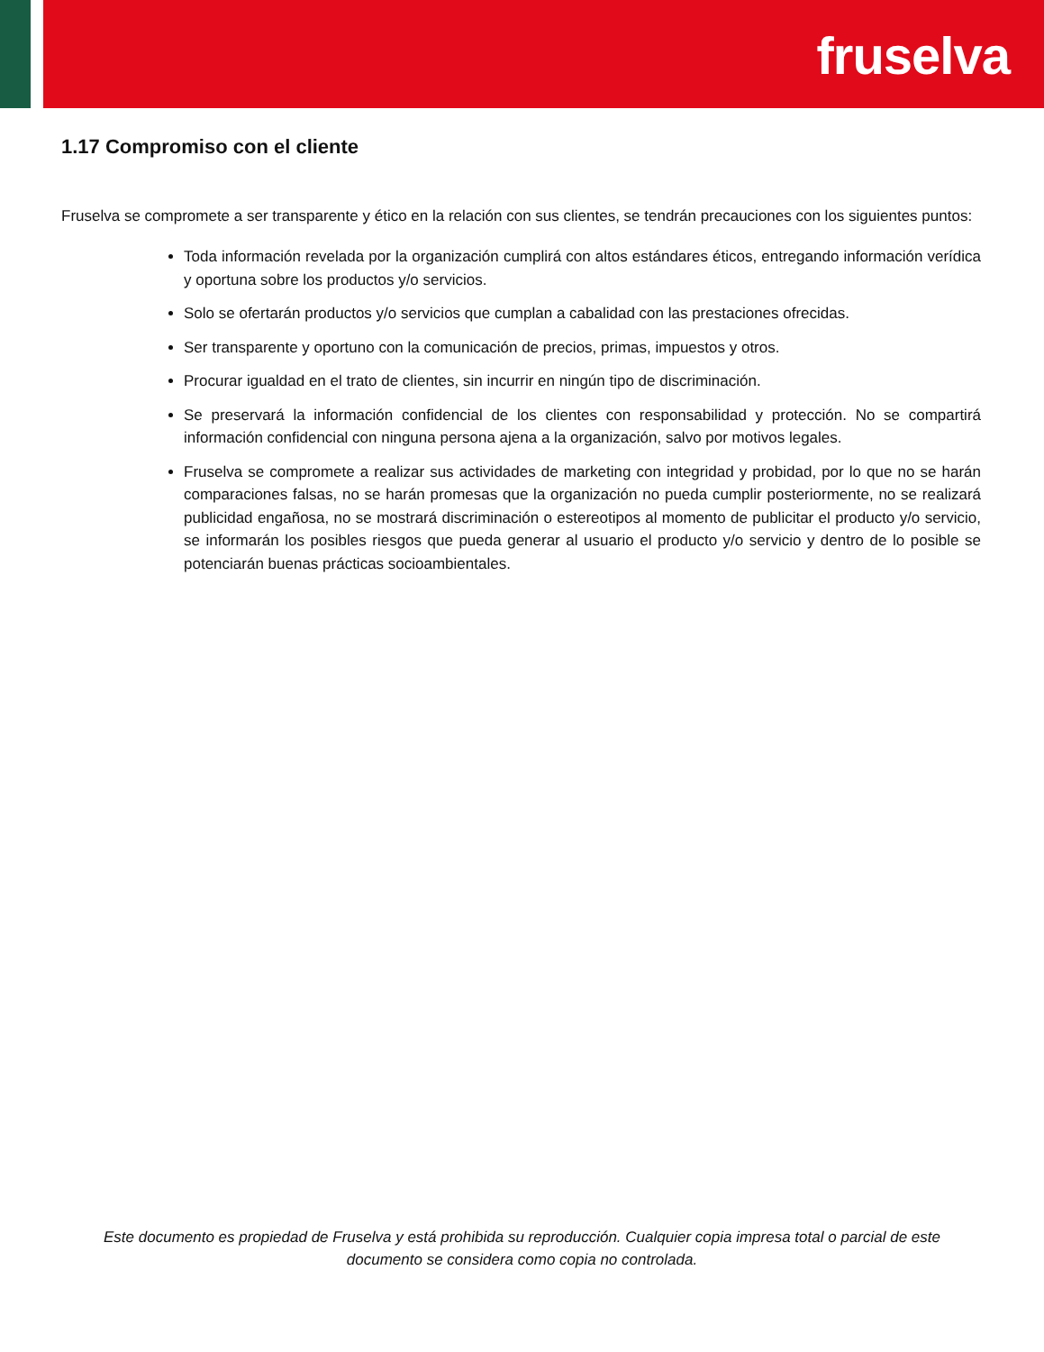fruselva
1.17 Compromiso con el cliente
Fruselva se compromete a ser transparente y ético en la relación con sus clientes, se tendrán precauciones con los siguientes puntos:
Toda información revelada por la organización cumplirá con altos estándares éticos, entregando información verídica y oportuna sobre los productos y/o servicios.
Solo se ofertarán productos y/o servicios que cumplan a cabalidad con las prestaciones ofrecidas.
Ser transparente y oportuno con la comunicación de precios, primas, impuestos y otros.
Procurar igualdad en el trato de clientes, sin incurrir en ningún tipo de discriminación.
Se preservará la información confidencial de los clientes con responsabilidad y protección. No se compartirá información confidencial con ninguna persona ajena a la organización, salvo por motivos legales.
Fruselva se compromete a realizar sus actividades de marketing con integridad y probidad, por lo que no se harán comparaciones falsas, no se harán promesas que la organización no pueda cumplir posteriormente, no se realizará publicidad engañosa, no se mostrará discriminación o estereotipos al momento de publicitar el producto y/o servicio, se informarán los posibles riesgos que pueda generar al usuario el producto y/o servicio y dentro de lo posible se potenciarán buenas prácticas socioambientales.
Este documento es propiedad de Fruselva y está prohibida su reproducción. Cualquier copia impresa total o parcial de este documento se considera como copia no controlada.